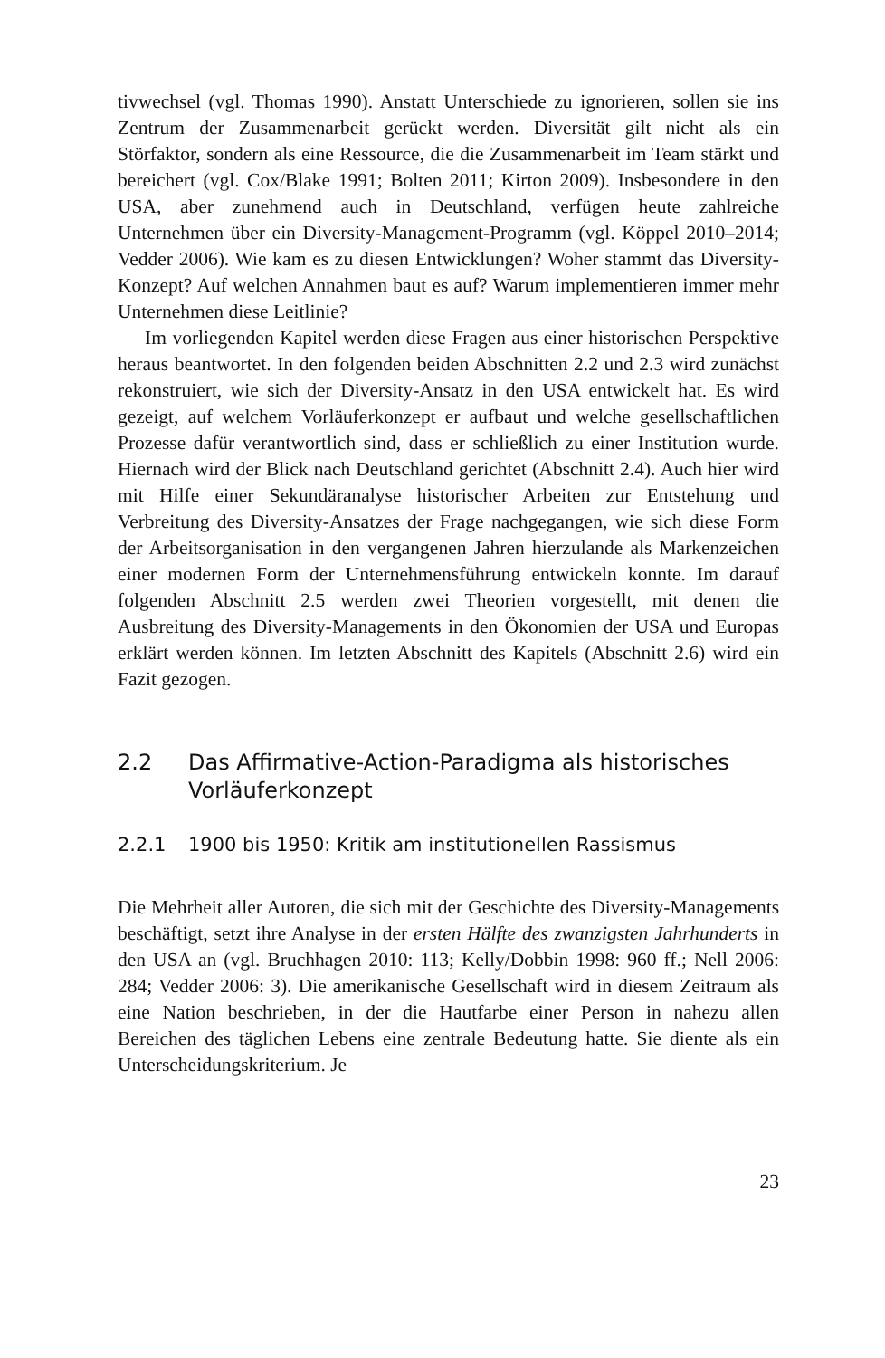tivwechsel (vgl. Thomas 1990). Anstatt Unterschiede zu ignorieren, sollen sie ins Zentrum der Zusammenarbeit gerückt werden. Diversität gilt nicht als ein Störfaktor, sondern als eine Ressource, die die Zusammenarbeit im Team stärkt und bereichert (vgl. Cox/Blake 1991; Bolten 2011; Kirton 2009). Insbesondere in den USA, aber zunehmend auch in Deutschland, verfügen heute zahlreiche Unternehmen über ein Diversity-Management-Programm (vgl. Köppel 2010–2014; Vedder 2006). Wie kam es zu diesen Entwicklungen? Woher stammt das Diversity-Konzept? Auf welchen Annahmen baut es auf? Warum implementieren immer mehr Unternehmen diese Leitlinie?
Im vorliegenden Kapitel werden diese Fragen aus einer historischen Perspektive heraus beantwortet. In den folgenden beiden Abschnitten 2.2 und 2.3 wird zunächst rekonstruiert, wie sich der Diversity-Ansatz in den USA entwickelt hat. Es wird gezeigt, auf welchem Vorläuferkonzept er aufbaut und welche gesellschaftlichen Prozesse dafür verantwortlich sind, dass er schließlich zu einer Institution wurde. Hiernach wird der Blick nach Deutschland gerichtet (Abschnitt 2.4). Auch hier wird mit Hilfe einer Sekundäranalyse historischer Arbeiten zur Entstehung und Verbreitung des Diversity-Ansatzes der Frage nachgegangen, wie sich diese Form der Arbeitsorganisation in den vergangenen Jahren hierzulande als Markenzeichen einer modernen Form der Unternehmensführung entwickeln konnte. Im darauf folgenden Abschnitt 2.5 werden zwei Theorien vorgestellt, mit denen die Ausbreitung des Diversity-Managements in den Ökonomien der USA und Europas erklärt werden können. Im letzten Abschnitt des Kapitels (Abschnitt 2.6) wird ein Fazit gezogen.
2.2 Das Affirmative-Action-Paradigma als historisches Vorläuferkonzept
2.2.1 1900 bis 1950: Kritik am institutionellen Rassismus
Die Mehrheit aller Autoren, die sich mit der Geschichte des Diversity-Managements beschäftigt, setzt ihre Analyse in der ersten Hälfte des zwanzigsten Jahrhunderts in den USA an (vgl. Bruchhagen 2010: 113; Kelly/Dobbin 1998: 960 ff.; Nell 2006: 284; Vedder 2006: 3). Die amerikanische Gesellschaft wird in diesem Zeitraum als eine Nation beschrieben, in der die Hautfarbe einer Person in nahezu allen Bereichen des täglichen Lebens eine zentrale Bedeutung hatte. Sie diente als ein Unterscheidungskriterium. Je
23